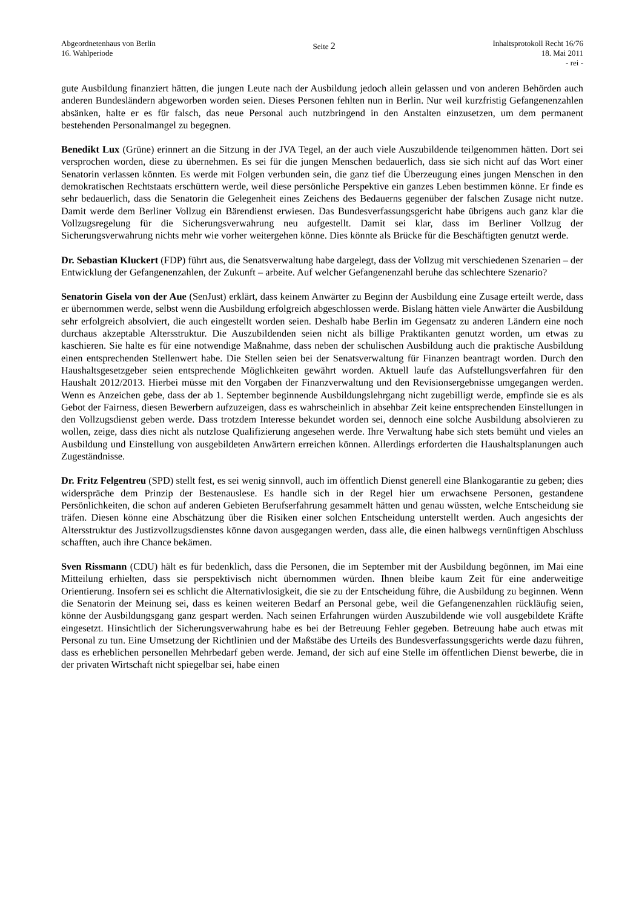Abgeordnetenhaus von Berlin
16. Wahlperiode
Seite 2
Inhaltsprotokoll Recht 16/76
18. Mai 2011
- rei -
gute Ausbildung finanziert hätten, die jungen Leute nach der Ausbildung jedoch allein gelassen und von anderen Behörden auch anderen Bundesländern abgeworben worden seien. Dieses Personen fehlten nun in Berlin. Nur weil kurzfristig Gefangenenzahlen absänken, halte er es für falsch, das neue Personal auch nutzbringend in den Anstalten einzusetzen, um dem permanent bestehenden Personalmangel zu begegnen.
Benedikt Lux (Grüne) erinnert an die Sitzung in der JVA Tegel, an der auch viele Auszubildende teilgenommen hätten. Dort sei versprochen worden, diese zu übernehmen. Es sei für die jungen Menschen bedauerlich, dass sie sich nicht auf das Wort einer Senatorin verlassen könnten. Es werde mit Folgen verbunden sein, die ganz tief die Überzeugung eines jungen Menschen in den demokratischen Rechtstaats erschüttern werde, weil diese persönliche Perspektive ein ganzes Leben bestimmen könne. Er finde es sehr bedauerlich, dass die Senatorin die Gelegenheit eines Zeichens des Bedauerns gegenüber der falschen Zusage nicht nutze. Damit werde dem Berliner Vollzug ein Bärendienst erwiesen. Das Bundesverfassungsgericht habe übrigens auch ganz klar die Vollzugsregelung für die Sicherungsverwahrung neu aufgestellt. Damit sei klar, dass im Berliner Vollzug der Sicherungsverwahrung nichts mehr wie vorher weitergehen könne. Dies könnte als Brücke für die Beschäftigten genutzt werde.
Dr. Sebastian Kluckert (FDP) führt aus, die Senatsverwaltung habe dargelegt, dass der Vollzug mit verschiedenen Szenarien – der Entwicklung der Gefangenenzahlen, der Zukunft – arbeite. Auf welcher Gefangenenzahl beruhe das schlechtere Szenario?
Senatorin Gisela von der Aue (SenJust) erklärt, dass keinem Anwärter zu Beginn der Ausbildung eine Zusage erteilt werde, dass er übernommen werde, selbst wenn die Ausbildung erfolgreich abgeschlossen werde. Bislang hätten viele Anwärter die Ausbildung sehr erfolgreich absolviert, die auch eingestellt worden seien. Deshalb habe Berlin im Gegensatz zu anderen Ländern eine noch durchaus akzeptable Altersstruktur. Die Auszubildenden seien nicht als billige Praktikanten genutzt worden, um etwas zu kaschieren. Sie halte es für eine notwendige Maßnahme, dass neben der schulischen Ausbildung auch die praktische Ausbildung einen entsprechenden Stellenwert habe. Die Stellen seien bei der Senatsverwaltung für Finanzen beantragt worden. Durch den Haushaltsgesetzgeber seien entsprechende Möglichkeiten gewährt worden. Aktuell laufe das Aufstellungsverfahren für den Haushalt 2012/2013. Hierbei müsse mit den Vorgaben der Finanzverwaltung und den Revisionsergebnisse umgegangen werden. Wenn es Anzeichen gebe, dass der ab 1. September beginnende Ausbildungslehrgang nicht zugebilligt werde, empfinde sie es als Gebot der Fairness, diesen Bewerbern aufzuzeigen, dass es wahrscheinlich in absehbar Zeit keine entsprechenden Einstellungen in den Vollzugsdienst geben werde. Dass trotzdem Interesse bekundet worden sei, dennoch eine solche Ausbildung absolvieren zu wollen, zeige, dass dies nicht als nutzlose Qualifizierung angesehen werde. Ihre Verwaltung habe sich stets bemüht und vieles an Ausbildung und Einstellung von ausgebildeten Anwärtern erreichen können. Allerdings erforderten die Haushaltsplanungen auch Zugeständnisse.
Dr. Fritz Felgentreu (SPD) stellt fest, es sei wenig sinnvoll, auch im öffentlich Dienst generell eine Blankogarantie zu geben; dies widerspräche dem Prinzip der Bestenauslese. Es handle sich in der Regel hier um erwachsene Personen, gestandene Persönlichkeiten, die schon auf anderen Gebieten Berufserfahrung gesammelt hätten und genau wüssten, welche Entscheidung sie träfen. Diesen könne eine Abschätzung über die Risiken einer solchen Entscheidung unterstellt werden. Auch angesichts der Altersstruktur des Justizvollzugsdienstes könne davon ausgegangen werden, dass alle, die einen halbwegs vernünftigen Abschluss schafften, auch ihre Chance bekämen.
Sven Rissmann (CDU) hält es für bedenklich, dass die Personen, die im September mit der Ausbildung begönnen, im Mai eine Mitteilung erhielten, dass sie perspektivisch nicht übernommen würden. Ihnen bleibe kaum Zeit für eine anderweitige Orientierung. Insofern sei es schlicht die Alternativlosigkeit, die sie zu der Entscheidung führe, die Ausbildung zu beginnen. Wenn die Senatorin der Meinung sei, dass es keinen weiteren Bedarf an Personal gebe, weil die Gefangenenzahlen rückläufig seien, könne der Ausbildungsgang ganz gespart werden. Nach seinen Erfahrungen würden Auszubildende wie voll ausgebildete Kräfte eingesetzt. Hinsichtlich der Sicherungsverwahrung habe es bei der Betreuung Fehler gegeben. Betreuung habe auch etwas mit Personal zu tun. Eine Umsetzung der Richtlinien und der Maßstäbe des Urteils des Bundesverfassungsgerichts werde dazu führen, dass es erheblichen personellen Mehrbedarf geben werde. Jemand, der sich auf eine Stelle im öffentlichen Dienst bewerbe, die in der privaten Wirtschaft nicht spiegelbar sei, habe einen